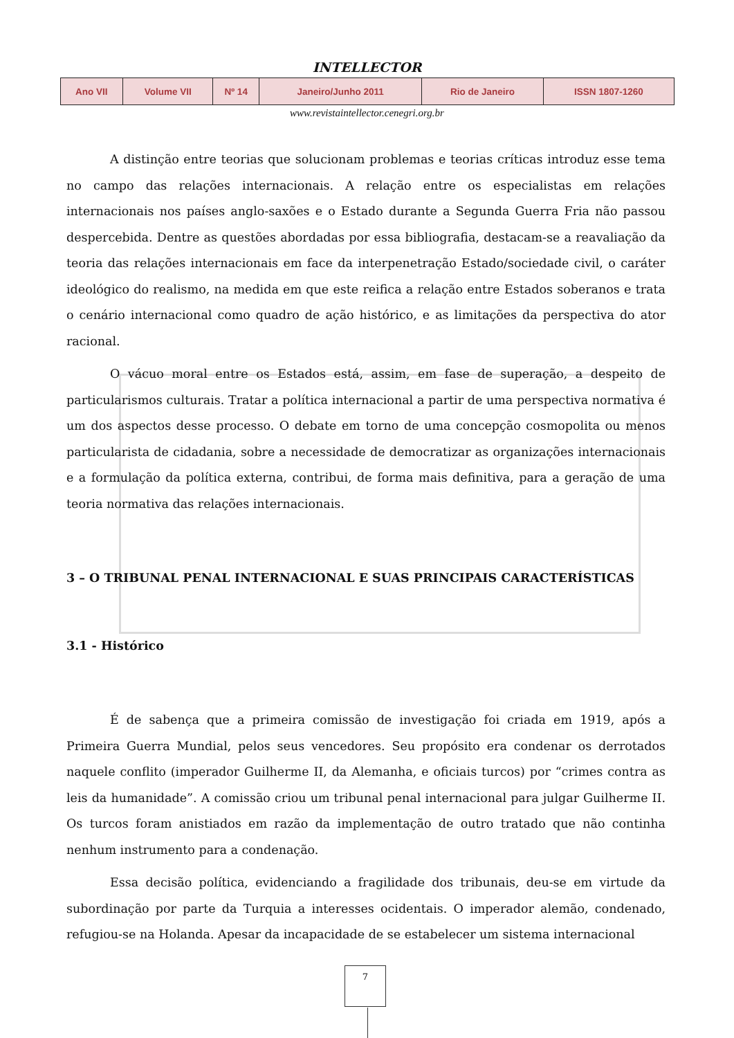INTELLECTOR
| Ano VII | Volume VII | Nº 14 | Janeiro/Junho 2011 | Rio de Janeiro | ISSN 1807-1260 |
www.revistaintellector.cenegri.org.br
A distinção entre teorias que solucionam problemas e teorias críticas introduz esse tema no campo das relações internacionais. A relação entre os especialistas em relações internacionais nos países anglo-saxões e o Estado durante a Segunda Guerra Fria não passou despercebida. Dentre as questões abordadas por essa bibliografia, destacam-se a reavaliação da teoria das relações internacionais em face da interpenetração Estado/sociedade civil, o caráter ideológico do realismo, na medida em que este reifica a relação entre Estados soberanos e trata o cenário internacional como quadro de ação histórico, e as limitações da perspectiva do ator racional.
O vácuo moral entre os Estados está, assim, em fase de superação, a despeito de particularismos culturais. Tratar a política internacional a partir de uma perspectiva normativa é um dos aspectos desse processo. O debate em torno de uma concepção cosmopolita ou menos particularista de cidadania, sobre a necessidade de democratizar as organizações internacionais e a formulação da política externa, contribui, de forma mais definitiva, para a geração de uma teoria normativa das relações internacionais.
3 – O TRIBUNAL PENAL INTERNACIONAL E SUAS PRINCIPAIS CARACTERÍSTICAS
3.1 - Histórico
É de sabença que a primeira comissão de investigação foi criada em 1919, após a Primeira Guerra Mundial, pelos seus vencedores. Seu propósito era condenar os derrotados naquele conflito (imperador Guilherme II, da Alemanha, e oficiais turcos) por “crimes contra as leis da humanidade”. A comissão criou um tribunal penal internacional para julgar Guilherme II. Os turcos foram anistiados em razão da implementação de outro tratado que não continha nenhum instrumento para a condenação.
Essa decisão política, evidenciando a fragilidade dos tribunais, deu-se em virtude da subordinação por parte da Turquia a interesses ocidentais. O imperador alemão, condenado, refugiou-se na Holanda. Apesar da incapacidade de se estabelecer um sistema internacional
7